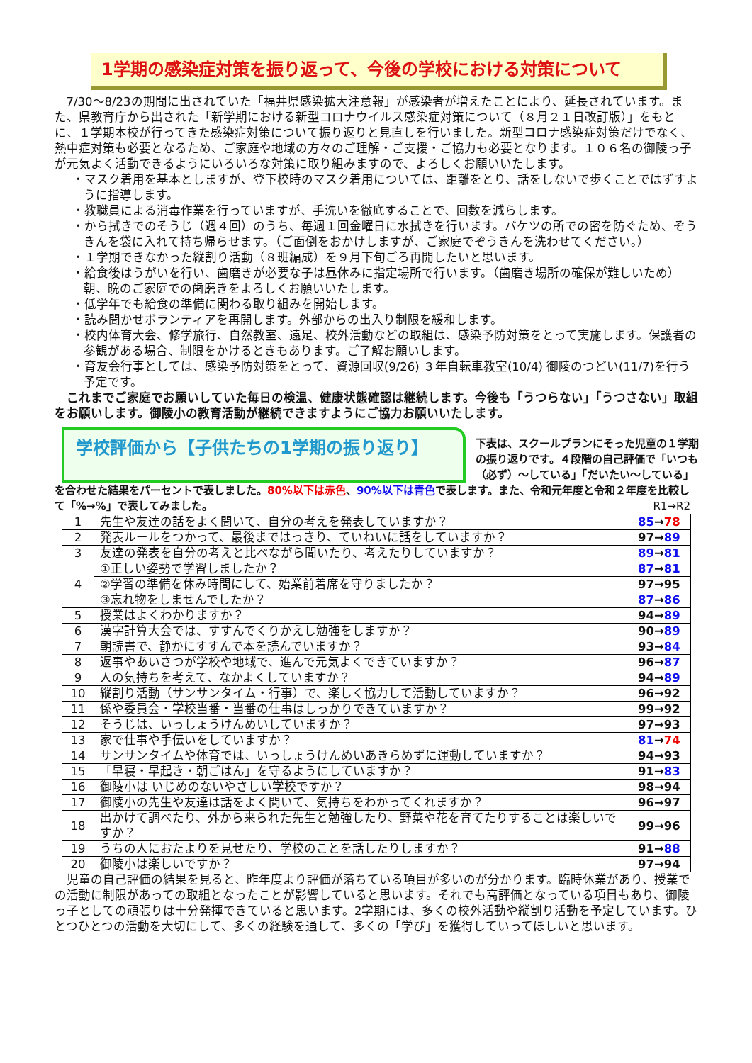1学期の感染症対策を振り返って、今後の学校における対策について
7/30〜8/23の期間に出されていた「福井県感染拡大注意報」が感染者が増えたことにより、延長されています。また、県教育庁から出された「新学期における新型コロナウイルス感染症対策について（８月２１日改訂版）」をもとに、１学期本校が行ってきた感染症対策について振り返りと見直しを行いました。新型コロナ感染症対策だけでなく、熱中症対策も必要となるため、ご家庭や地域の方々のご理解・ご支援・ご協力も必要となります。１０６名の御陵っ子が元気よく活動できるようにいろいろな対策に取り組みますので、よろしくお願いいたします。
・マスク着用を基本としますが、登下校時のマスク着用については、距離をとり、話をしないで歩くことではずすように指導します。
・教職員による消毒作業を行っていますが、手洗いを徹底することで、回数を減らします。
・から拭きでのそうじ（週４回）のうち、毎週１回金曜日に水拭きを行います。バケツの所での密を防ぐため、ぞうきんを袋に入れて持ち帰らせます。（ご面倒をおかけしますが、ご家庭でぞうきんを洗わせてください。）
・１学期できなかった縦割り活動（８班編成）を９月下旬ごろ再開したいと思います。
・給食後はうがいを行い、歯磨きが必要な子は昼休みに指定場所で行います。（歯磨き場所の確保が難しいため）朝、晩のご家庭での歯磨きをよろしくお願いいたします。
・低学年でも給食の準備に関わる取り組みを開始します。
・読み聞かせボランティアを再開します。外部からの出入り制限を緩和します。
・校内体育大会、修学旅行、自然教室、遠足、校外活動などの取組は、感染予防対策をとって実施します。保護者の参観がある場合、制限をかけるときもあります。ご了解お願いします。
・育友会行事としては、感染予防対策をとって、資源回収(9/26) ３年自転車教室(10/4) 御陵のつどい(11/7)を行う予定です。
これまでご家庭でお願いしていた毎日の検温、健康状態確認は継続します。今後も「うつらない」「うつさない」取組をお願いします。御陵小の教育活動が継続できますようにご協力お願いいたします。
学校評価から【子供たちの1学期の振り返り】
下表は、スクールプランにそった児童の１学期の振り返りです。４段階の自己評価で「いつも（必ず）〜している」「だいたい〜している」
を合わせた結果をパーセントで表しました。80%以下は赤色、90%以下は青色で表します。また、令和元年度と令和２年度を比較して「%→%」で表してみました。 R1→R2
| 1 | 先生や友達の話をよく聞いて、自分の考えを発表していますか？ | 85 → 78 |
| 2 | 発表ルールをつかって、最後まではっきり、ていねいに話をしていますか？ | 97→ 89 |
| 3 | 友達の発表を自分の考えと比べながら聞いたり、考えたりしていますか？ | 89 → 81 |
| 4 | ①正しい姿勢で学習しましたか？ | 87 → 81 |
| | ②学習の準備を休み時間にして、始業前着席を守りましたか？ | 97→95 |
| | ③忘れ物をしませんでしたか？ | 87 → 86 |
| 5 | 授業はよくわかりますか？ | 94→ 89 |
| 6 | 漢字計算大会では、すすんでくりかえし勉強をしますか？ | 90→ 89 |
| 7 | 朝読書で、静かにすすんで本を読んでいますか？ | 93→ 84 |
| 8 | 返事やあいさつが学校や地域で、進んで元気よくできていますか？ | 96→ 87 |
| 9 | 人の気持ちを考えて、なかよくしていますか？ | 94→ 89 |
| 10 | 縦割り活動（サンサンタイム・行事）で、楽しく協力して活動していますか？ | 96→92 |
| 11 | 係や委員会・学校当番・当番の仕事はしっかりできていますか？ | 99→92 |
| 12 | そうじは、いっしょうけんめいしていますか？ | 97→93 |
| 13 | 家で仕事や手伝いをしていますか？ | 81 → 74 |
| 14 | サンサンタイムや体育では、いっしょうけんめいあきらめずに運動していますか？ | 94→93 |
| 15 | 「早寝・早起き・朝ごはん」を守るようにしていますか？ | 91→ 83 |
| 16 | 御陵小は いじめのないやさしい学校ですか？ | 98→94 |
| 17 | 御陵小の先生や友達は話をよく聞いて、気持ちをわかってくれますか？ | 96→97 |
| 18 | 出かけて調べたり、外から来られた先生と勉強したり、野菜や花を育てたりすることは楽しいですか？ | 99→96 |
| 19 | うちの人におたよりを見せたり、学校のことを話したりしますか？ | 91→ 88 |
| 20 | 御陵小は楽しいですか？ | 97→94 |
児童の自己評価の結果を見ると、昨年度より評価が落ちている項目が多いのが分かります。臨時休業があり、授業での活動に制限があっての取組となったことが影響していると思います。それでも高評価となっている項目もあり、御陵っ子としての頑張りは十分発揮できていると思います。2学期には、多くの校外活動や縦割り活動を予定しています。ひとつひとつの活動を大切にして、多くの経験を通して、多くの「学び」を獲得していってほしいと思います。